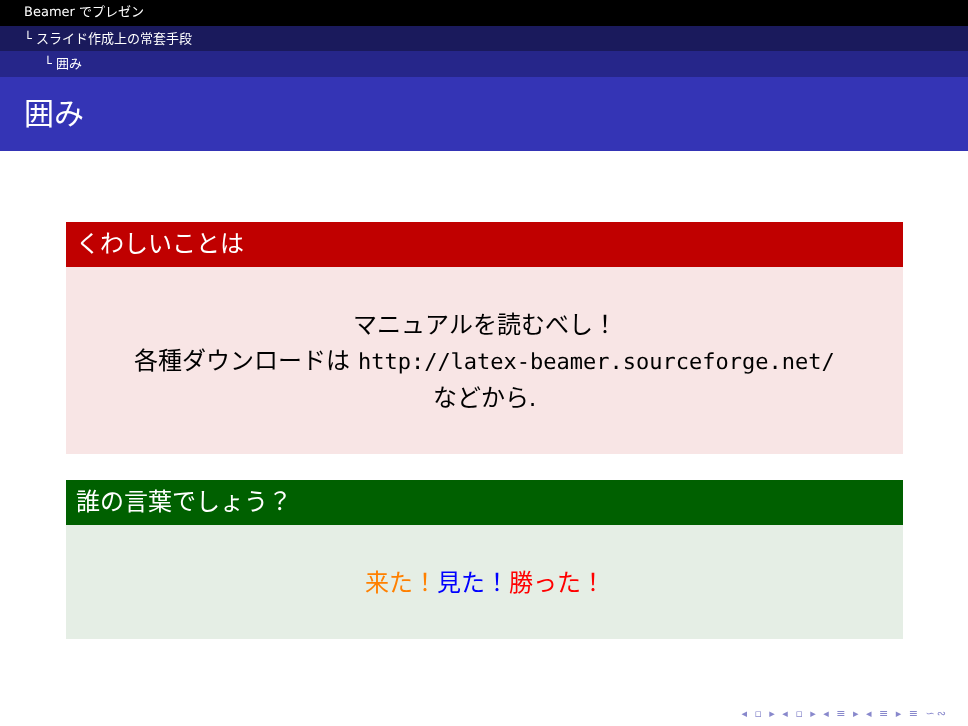Beamer でプレゼン
└ スライド作成上の常套手段
└ 囲み
囲み
くわしいことは
マニュアルを読むべし！
各種ダウンロードは http://latex-beamer.sourceforge.net/
などから.
誰の言葉でしょう？
来た！見た！勝った！
◂ ▫ ▸ ◂ ▫ ▸ ◂ ≡ ▸ ◂ ≡ ▸ ≡ ∽∾